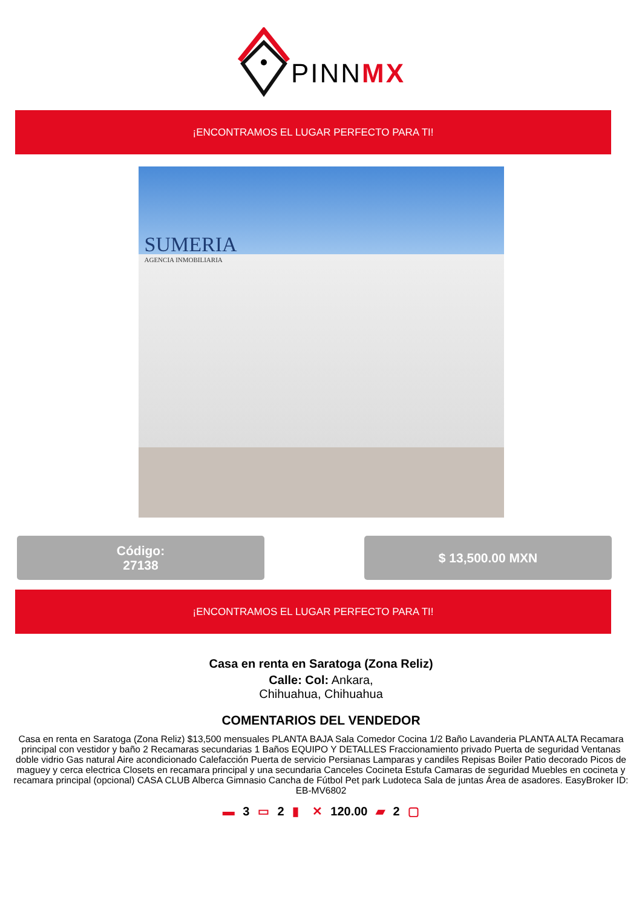PINNMX
¡ENCONTRAMOS EL LUGAR PERFECTO PARA TI!
SUMERIA
AGENCIA INMOBILIARIA
Código:
27138
$ 13,500.00 MXN
¡ENCONTRAMOS EL LUGAR PERFECTO PARA TI!
Casa en renta en Saratoga (Zona Reliz)
Calle: Col: Ankara,
Chihuahua, Chihuahua
COMENTARIOS DEL VENDEDOR
Casa en renta en Saratoga (Zona Reliz) $13,500 mensuales PLANTA BAJA Sala Comedor Cocina 1/2 Baño Lavanderia PLANTA ALTA Recamara principal con vestidor y baño 2 Recamaras secundarias 1 Baños EQUIPO Y DETALLES Fraccionamiento privado Puerta de seguridad Ventanas doble vidrio Gas natural Aire acondicionado Calefacción Puerta de servicio Persianas Lamparas y candiles Repisas Boiler Patio decorado Picos de maguey y cerca electrica Closets en recamara principal y una secundaria Canceles Cocineta Estufa Camaras de seguridad Muebles en cocineta y recamara principal (opcional) CASA CLUB Alberca Gimnasio Cancha de Fútbol Pet park Ludoteca Sala de juntas Área de asadores. EasyBroker ID: EB-MV6802
▬ 3 ▭ 2 ▮ ✕ 120.00 ▰ 2 ▢